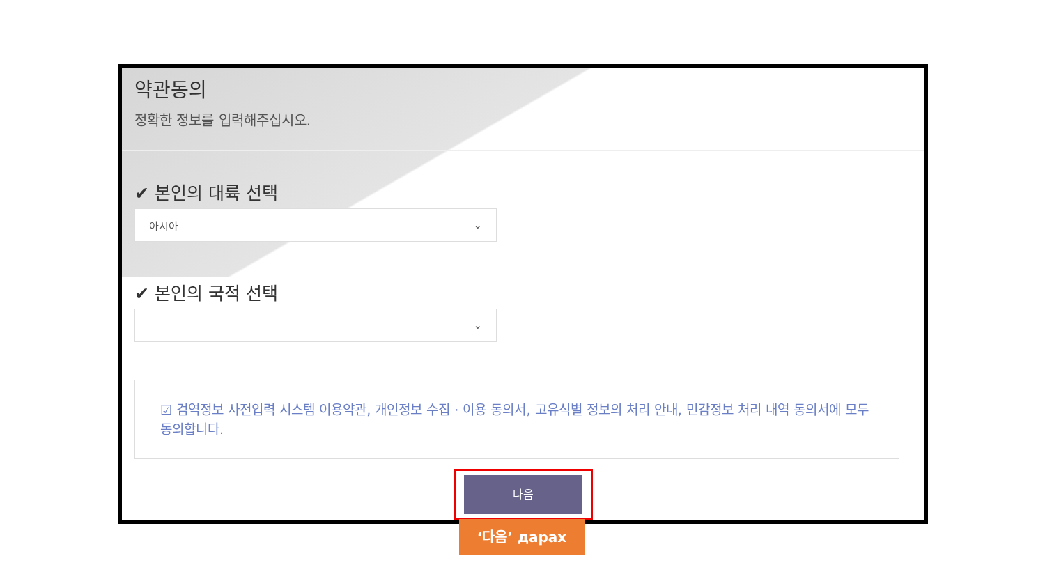약관동의
정확한 정보를 입력해주십시오.
✔ 본인의 대륙 선택
아시아 ⌄
✔ 본인의 국적 선택
⌄
☑ 검역정보 사전입력 시스템 이용약관, 개인정보 수집 · 이용 동의서, 고유식별 정보의 처리 안내, 민감정보 처리 내역 동의서에 모두 동의합니다.
다음
‘다음’ дарах